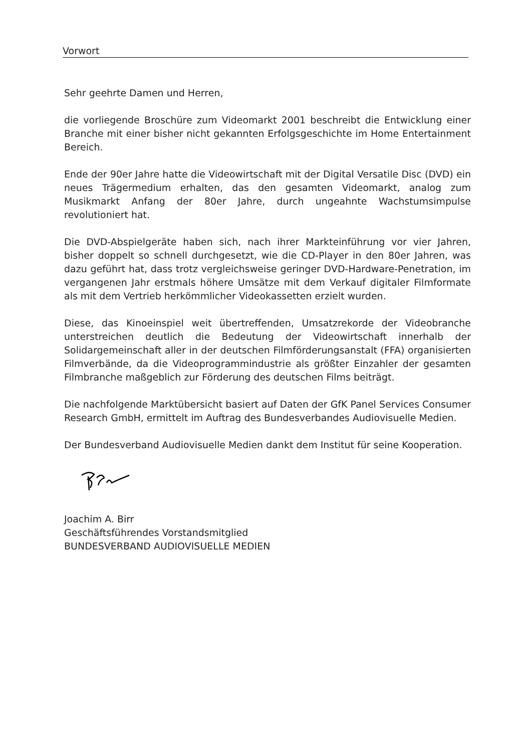Vorwort
Sehr geehrte Damen und Herren,
die vorliegende Broschüre zum Videomarkt 2001 beschreibt die Entwicklung einer Branche mit einer bisher nicht gekannten Erfolgsgeschichte im Home Entertainment Bereich.
Ende der 90er Jahre hatte die Videowirtschaft mit der Digital Versatile Disc (DVD) ein neues Trägermedium erhalten, das den gesamten Videomarkt, analog zum Musikmarkt Anfang der 80er Jahre, durch ungeahnte Wachstumsimpulse revolutioniert hat.
Die DVD-Abspielgeräte haben sich, nach ihrer Markteinführung vor vier Jahren, bisher doppelt so schnell durchgesetzt, wie die CD-Player in den 80er Jahren, was dazu geführt hat, dass trotz vergleichsweise geringer DVD-Hardware-Penetration, im vergangenen Jahr erstmals höhere Umsätze mit dem Verkauf digitaler Filmformate als mit dem Vertrieb herkömmlicher Videokassetten erzielt wurden.
Diese, das Kinoeinspiel weit übertreffenden, Umsatzrekorde der Videobranche unterstreichen deutlich die Bedeutung der Videowirtschaft innerhalb der Solidargemeinschaft aller in der deutschen Filmförderungsanstalt (FFA) organisierten Filmverbände, da die Videoprogrammindustrie als größter Einzahler der gesamten Filmbranche maßgeblich zur Förderung des deutschen Films beiträgt.
Die nachfolgende Marktübersicht basiert auf Daten der GfK Panel Services Consumer Research GmbH, ermittelt im Auftrag des Bundesverbandes Audiovisuelle Medien.
Der Bundesverband Audiovisuelle Medien dankt dem Institut für seine Kooperation.
Joachim A. Birr
Geschäftsführendes Vorstandsmitglied
BUNDESVERBAND AUDIOVISUELLE MEDIEN